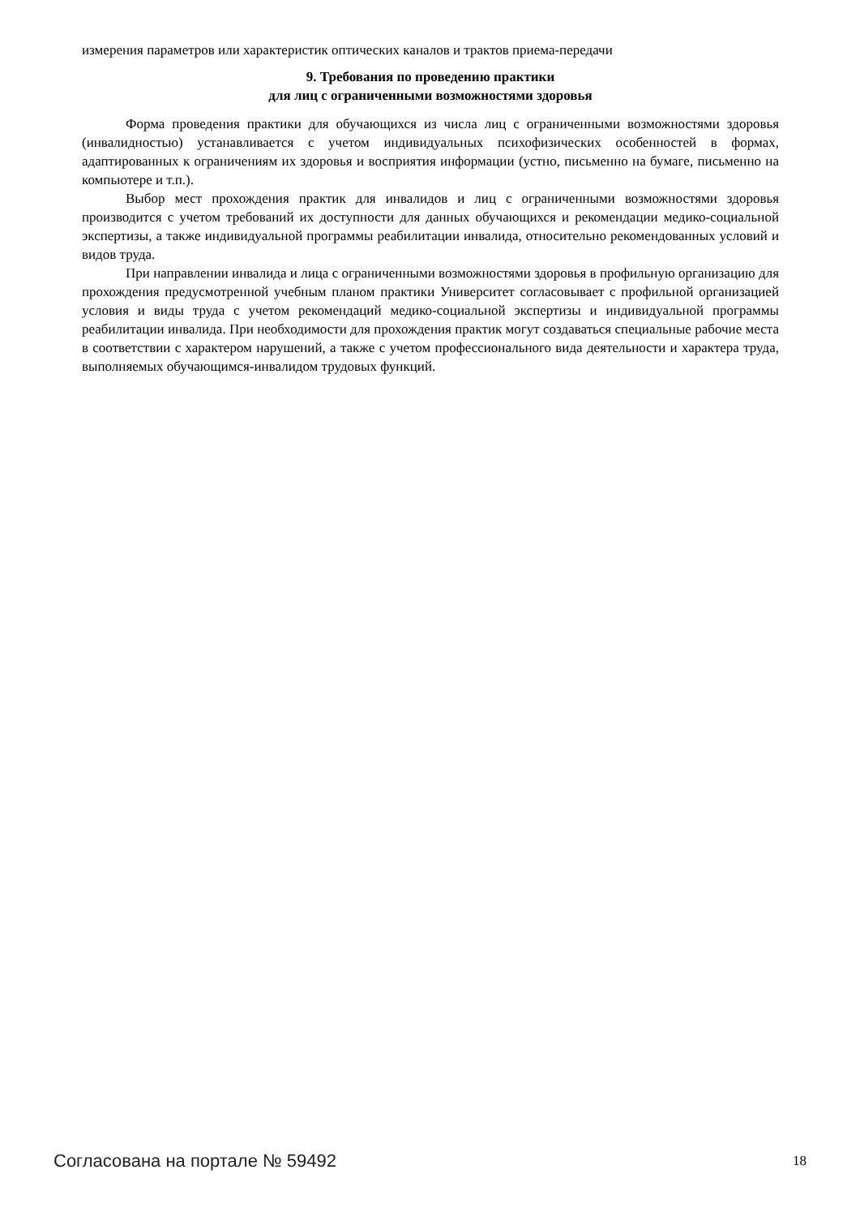измерения параметров или характеристик оптических каналов и трактов приема-передачи
9. Требования по проведению практики
для лиц с ограниченными возможностями здоровья
Форма проведения практики для обучающихся из числа лиц с ограниченными возможностями здоровья (инвалидностью) устанавливается с учетом индивидуальных психофизических особенностей в формах, адаптированных к ограничениям их здоровья и восприятия информации (устно, письменно на бумаге, письменно на компьютере и т.п.).
Выбор мест прохождения практик для инвалидов и лиц с ограниченными возможностями здоровья производится с учетом требований их доступности для данных обучающихся и рекомендации медико-социальной экспертизы, а также индивидуальной программы реабилитации инвалида, относительно рекомендованных условий и видов труда.
При направлении инвалида и лица с ограниченными возможностями здоровья в профильную организацию для прохождения предусмотренной учебным планом практики Университет согласовывает с профильной организацией условия и виды труда с учетом рекомендаций медико-социальной экспертизы и индивидуальной программы реабилитации инвалида. При необходимости для прохождения практик могут создаваться специальные рабочие места в соответствии с характером нарушений, а также с учетом профессионального вида деятельности и характера труда, выполняемых обучающимся-инвалидом трудовых функций.
Согласована на портале № 59492 18